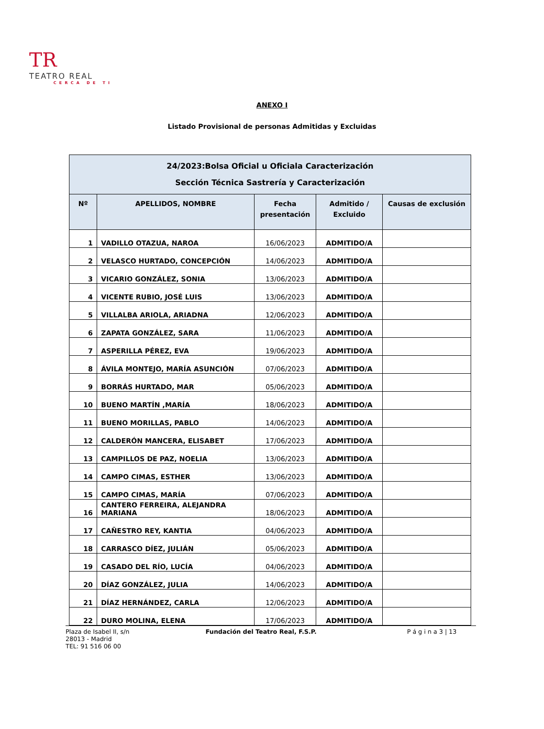TR TEATRO REAL
CERCA DE TI
ANEXO I
Listado Provisional de personas Admitidas y Excluidas
| 24/2023:Bolsa Oficial u Oficiala Caracterización Sección Técnica Sastrería y Caracterización | | | | |
| --- | --- | --- | --- | --- |
| Nº | APELLIDOS, NOMBRE | Fecha presentación | Admitido / Excluido | Causas de exclusión |
| 1 | VADILLO OTAZUA, NAROA | 16/06/2023 | ADMITIDO/A | |
| 2 | VELASCO HURTADO, CONCEPCIÓN | 14/06/2023 | ADMITIDO/A | |
| 3 | VICARIO GONZÁLEZ, SONIA | 13/06/2023 | ADMITIDO/A | |
| 4 | VICENTE RUBIO, JOSÉ LUIS | 13/06/2023 | ADMITIDO/A | |
| 5 | VILLALBA ARIOLA, ARIADNA | 12/06/2023 | ADMITIDO/A | |
| 6 | ZAPATA GONZÁLEZ, SARA | 11/06/2023 | ADMITIDO/A | |
| 7 | ASPERILLA PÉREZ, EVA | 19/06/2023 | ADMITIDO/A | |
| 8 | ÁVILA MONTEJO, MARÍA ASUNCIÓN | 07/06/2023 | ADMITIDO/A | |
| 9 | BORRÁS HURTADO, MAR | 05/06/2023 | ADMITIDO/A | |
| 10 | BUENO MARTÍN ,MARÍA | 18/06/2023 | ADMITIDO/A | |
| 11 | BUENO MORILLAS, PABLO | 14/06/2023 | ADMITIDO/A | |
| 12 | CALDERÓN MANCERA, ELISABET | 17/06/2023 | ADMITIDO/A | |
| 13 | CAMPILLOS DE PAZ, NOELIA | 13/06/2023 | ADMITIDO/A | |
| 14 | CAMPO CIMAS, ESTHER | 13/06/2023 | ADMITIDO/A | |
| 15 | CAMPO CIMAS, MARÍA | 07/06/2023 | ADMITIDO/A | |
| 16 | CANTERO FERREIRA, ALEJANDRA MARIANA | 18/06/2023 | ADMITIDO/A | |
| 17 | CAÑESTRO REY, KANTIA | 04/06/2023 | ADMITIDO/A | |
| 18 | CARRASCO DÍEZ, JULIÁN | 05/06/2023 | ADMITIDO/A | |
| 19 | CASADO DEL RÍO, LUCÍA | 04/06/2023 | ADMITIDO/A | |
| 20 | DÍAZ GONZÁLEZ, JULIA | 14/06/2023 | ADMITIDO/A | |
| 21 | DÍAZ HERNÁNDEZ, CARLA | 12/06/2023 | ADMITIDO/A | |
| 22 | DURO MOLINA, ELENA | 17/06/2023 | ADMITIDO/A | |
Plaza de Isabel II, s/n
28013 - Madrid
TEL: 91 516 06 00
Fundación del Teatro Real, F.S.P.
P á g i n a 3 | 13